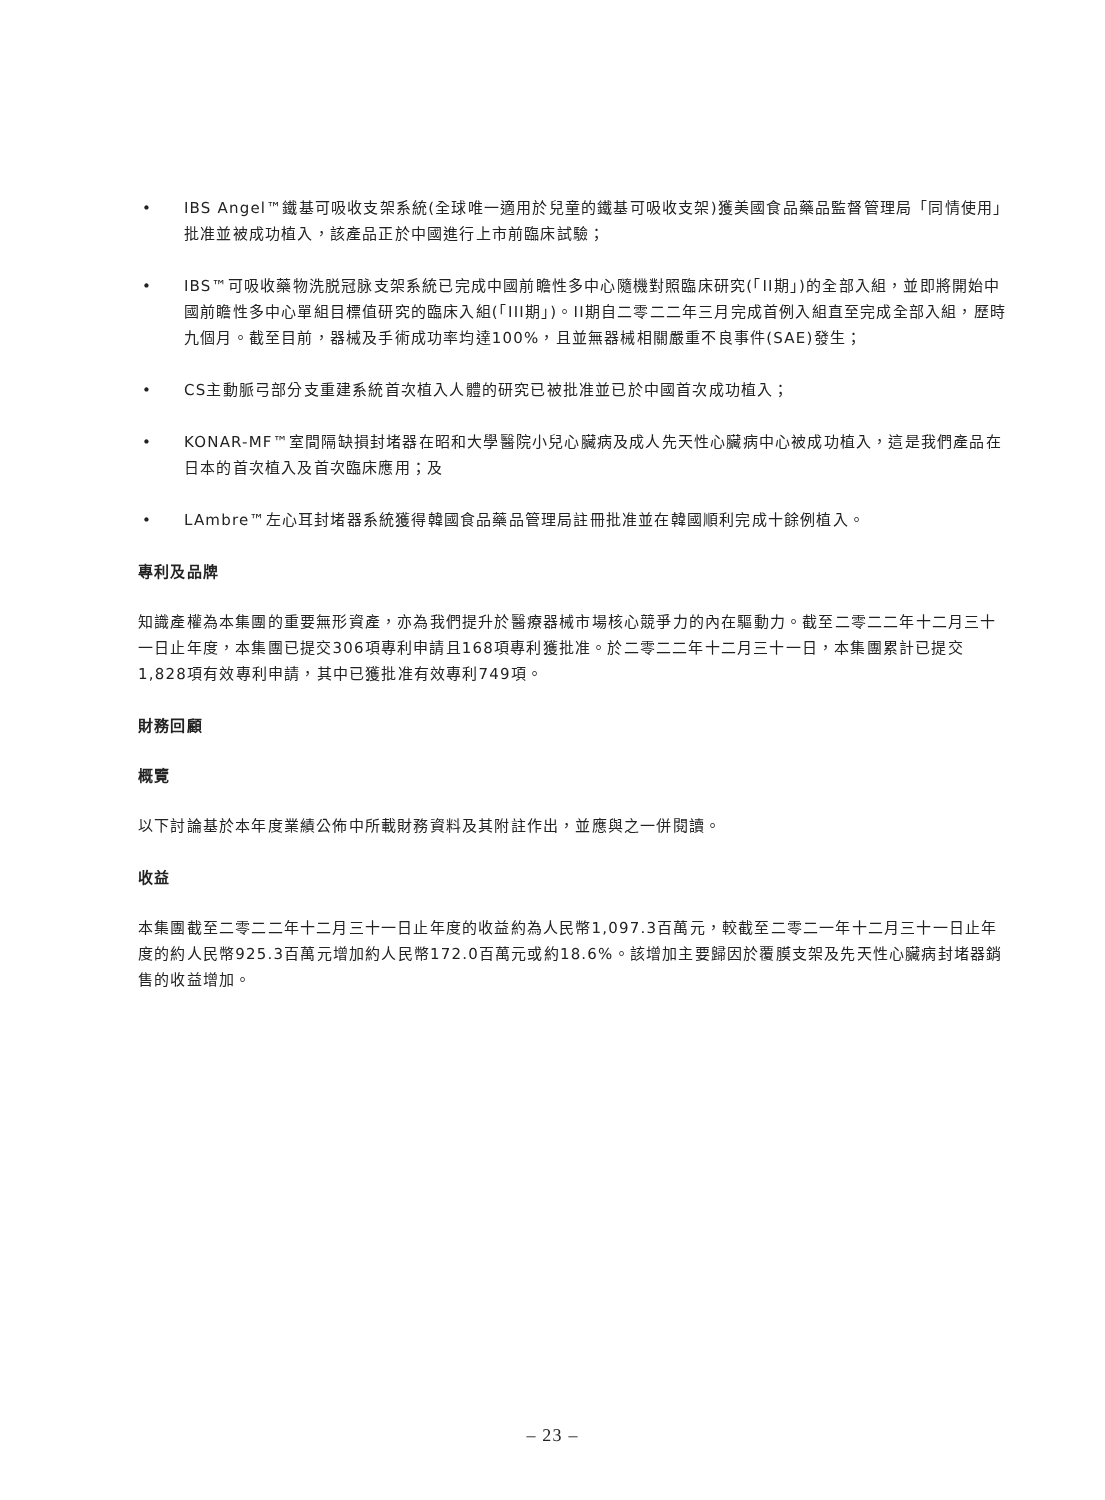• IBS Angel™鐵基可吸收支架系統(全球唯一適用於兒童的鐵基可吸收支架)獲美國食品藥品監督管理局「同情使用」批准並被成功植入，該產品正於中國進行上市前臨床試驗；
• IBS™可吸收藥物洗脱冠脉支架系統已完成中國前瞻性多中心隨機對照臨床研究(「II期」)的全部入組，並即將開始中國前瞻性多中心單組目標值研究的臨床入組(「III期」)。II期自二零二二年三月完成首例入組直至完成全部入組，歷時九個月。截至目前，器械及手術成功率均達100%，且並無器械相關嚴重不良事件(SAE)發生；
• CS主動脈弓部分支重建系統首次植入人體的研究已被批准並已於中國首次成功植入；
• KONAR-MF™室間隔缺損封堵器在昭和大學醫院小兒心臟病及成人先天性心臟病中心被成功植入，這是我們產品在日本的首次植入及首次臨床應用；及
• LAmbre™左心耳封堵器系統獲得韓國食品藥品管理局註冊批准並在韓國順利完成十餘例植入。
專利及品牌
知識產權為本集團的重要無形資產，亦為我們提升於醫療器械市場核心競爭力的內在驅動力。截至二零二二年十二月三十一日止年度，本集團已提交306項專利申請且168項專利獲批准。於二零二二年十二月三十一日，本集團累計已提交1,828項有效專利申請，其中已獲批准有效專利749項。
財務回顧
概覽
以下討論基於本年度業績公佈中所載財務資料及其附註作出，並應與之一併閱讀。
收益
本集團截至二零二二年十二月三十一日止年度的收益約為人民幣1,097.3百萬元，較截至二零二一年十二月三十一日止年度的約人民幣925.3百萬元增加約人民幣172.0百萬元或約18.6%。該增加主要歸因於覆膜支架及先天性心臟病封堵器銷售的收益增加。
– 23 –